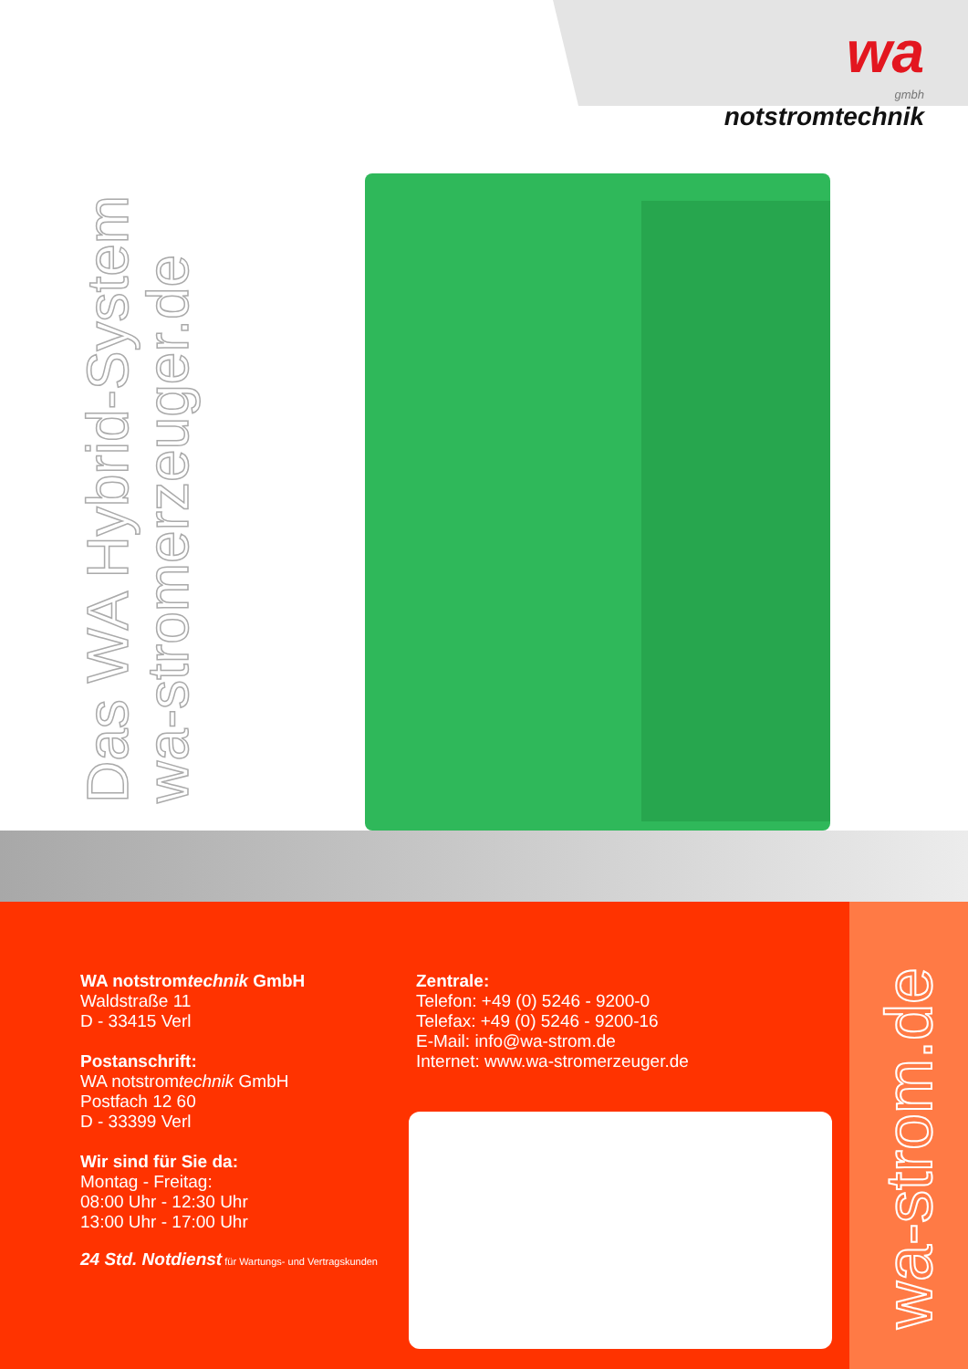wa
gmbh
notstromtechnik
Das WA Hybrid-System
wa-stromerzeuger.de
WA notstromtechnik GmbH
Waldstraße 11
D - 33415 Verl
Postanschrift:
WA notstromtechnik GmbH
Postfach 12 60
D - 33399 Verl
Wir sind für Sie da:
Montag - Freitag:
08:00 Uhr - 12:30 Uhr
13:00 Uhr - 17:00 Uhr
24 Std. Notdienst für Wartungs- und Vertragskunden
Zentrale:
Telefon: +49 (0) 5246 - 9200-0
Telefax: +49 (0) 5246 - 9200-16
E-Mail: info@wa-strom.de
Internet: www.wa-stromerzeuger.de
wa-strom.de